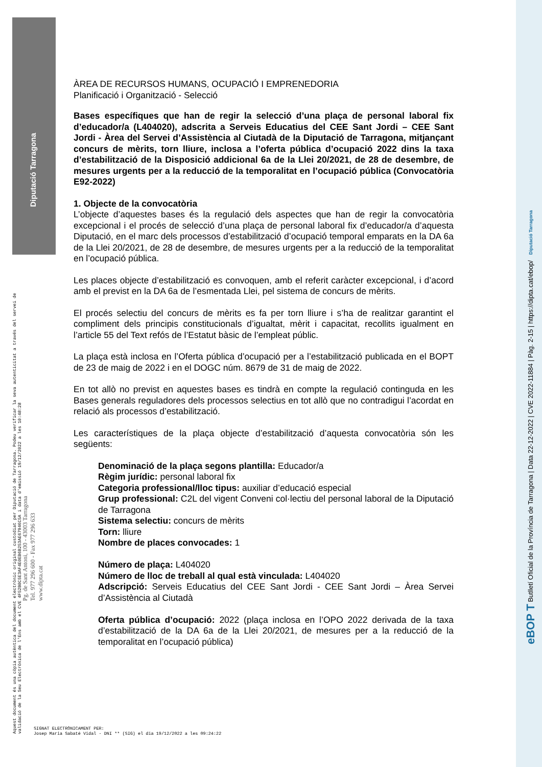Diputació Tarragona
ÀREA DE RECURSOS HUMANS, OCUPACIÓ I EMPRENEDORIA
Planificació i Organització - Selecció
Bases específiques que han de regir la selecció d’una plaça de personal laboral fix d’educador/a (L404020), adscrita a Serveis Educatius del CEE Sant Jordi – CEE Sant Jordi - Àrea del Servei d’Assistència al Ciutadà de la Diputació de Tarragona, mitjançant concurs de mèrits, torn lliure, inclosa a l’oferta pública d’ocupació 2022 dins la taxa d’estabilització de la Disposició addicional 6a de la Llei 20/2021, de 28 de desembre, de mesures urgents per a la reducció de la temporalitat en l’ocupació pública (Convocatòria E92-2022)
1. Objecte de la convocatòria
L’objecte d’aquestes bases és la regulació dels aspectes que han de regir la convocatòria excepcional i el procés de selecció d’una plaça de personal laboral fix d’educador/a d’aquesta Diputació, en el marc dels processos d’estabilització d’ocupació temporal emparats en la DA 6a de la Llei 20/2021, de 28 de desembre, de mesures urgents per a la reducció de la temporalitat en l’ocupació pública.
Les places objecte d’estabilització es convoquen, amb el referit caràcter excepcional, i d’acord amb el previst en la DA 6a de l’esmentada Llei, pel sistema de concurs de mèrits.
El procés selectiu del concurs de mèrits es fa per torn lliure i s’ha de realitzar garantint el compliment dels principis constitucionals d’igualtat, mèrit i capacitat, recollits igualment en l’article 55 del Text refós de l’Estatut bàsic de l’empleat públic.
La plaça està inclosa en l’Oferta pública d’ocupació per a l’estabilització publicada en el BOPT de 23 de maig de 2022 i en el DOGC núm. 8679 de 31 de maig de 2022.
En tot allò no previst en aquestes bases es tindrà en compte la regulació continguda en les Bases generals reguladores dels processos selectius en tot allò que no contradigui l’acordat en relació als processos d’estabilització.
Les característiques de la plaça objecte d’estabilització d’aquesta convocatòria són les següents:
Denominació de la plaça segons plantilla: Educador/a
Règim jurídic: personal laboral fix
Categoria professional/lloc tipus: auxiliar d’educació especial
Grup professional: C2L del vigent Conveni col·lectiu del personal laboral de la Diputació de Tarragona
Sistema selectiu: concurs de mèrits
Torn: lliure
Nombre de places convocades: 1
Número de plaça: L404020
Número de lloc de treball al qual està vinculada: L404020
Adscripció: Serveis Educatius del CEE Sant Jordi - CEE Sant Jordi – Àrea Servei d’Assistència al Ciutadà
Oferta pública d’ocupació: 2022 (plaça inclosa en l’OPO 2022 derivada de la taxa d’estabilització de la DA 6a de la Llei 20/2021, de mesures per a la reducció de la temporalitat en l’ocupació pública)
Aquest document és una còpia autèntica del document electrònic original custodiat per Diputació de Tarragona. Podeu verificar la seva autenticitat a través del servei de validació de la Seu Electrònica de l'Ens amb el CVE 4F52B0C5E3AF4E0EB6B253AE67946C5A i data d'emissió 19/12/2022 a les 10:48:28
Pg. de Sant Antoni, 100 - 43003 Tarragona
Tel. 977 296 600 - Fax 977 296 633
www.dipta.cat
SIGNAT ELECTRÒNICAMENT PER:
Josep Maria Sabaté Vidal - DNI ** (SIG) el dia 19/12/2022 a les 09:24:22
eBOP T Butlletí Oficial de la Província de Tarragona | Data 22-12-2022 | CVE 2022-11884 | Pàg. 2-15 | https://dipta.cat/ebop/ Diputació Tarragona